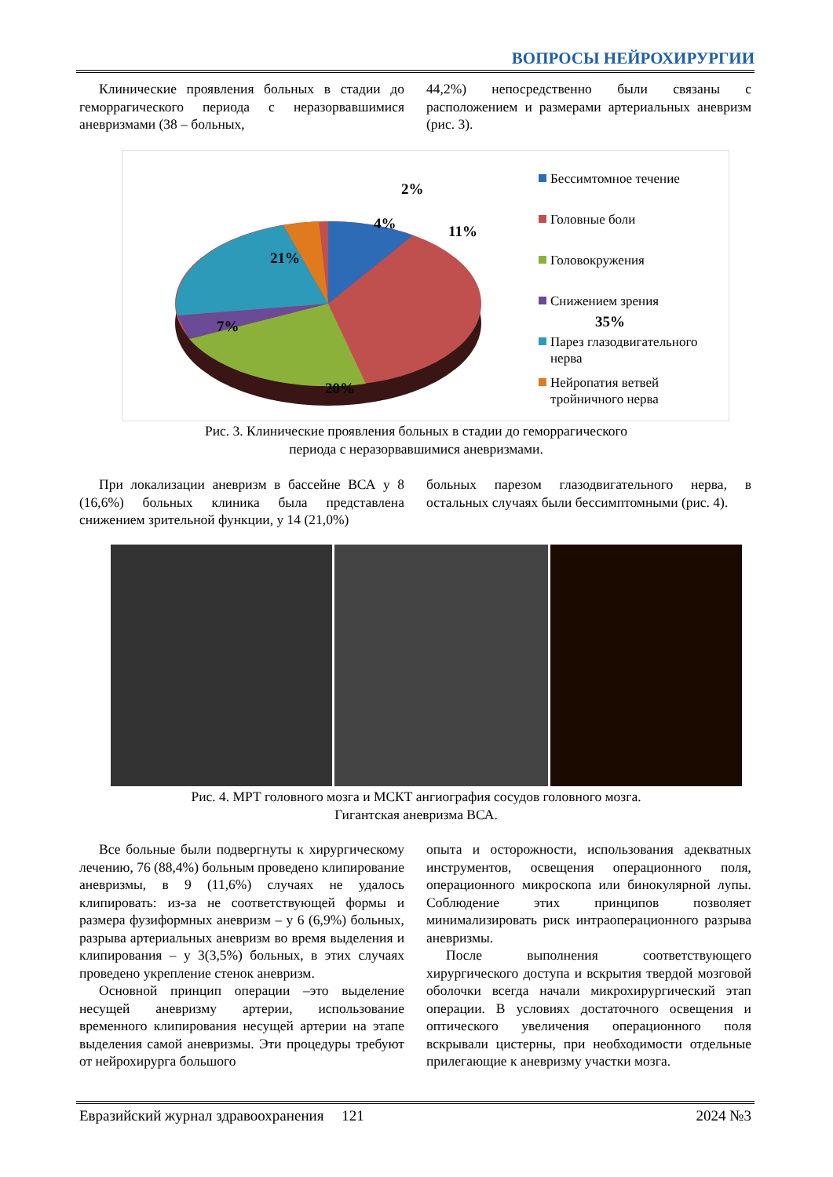ВОПРОСЫ НЕЙРОХИРУРГИИ
Клинические проявления больных в стадии до геморрагического периода с неразорвавшимися аневризмами (38 – больных,
44,2%) непосредственно были связаны с расположением и размерами артериальных аневризм (рис. 3).
2%
4% 11%
21%
35%
7%
20%
Бессимтомное течение
Головные боли
Головокружения
Снижением зрения
Парез глазодвигательного нерва
Нейропатия ветвей тройничного нерва
Рис. 3. Клинические проявления больных в стадии до геморрагического
периода с неразорвавшимися аневризмами.
При локализации аневризм в бассейне ВСА у 8 (16,6%) больных клиника была представлена снижением зрительной функции, у 14 (21,0%)
больных парезом глазодвигательного нерва, в остальных случаях были бессимптомными (рис. 4).
Рис. 4. МРТ головного мозга и МСКТ ангиография сосудов головного мозга.
Гигантская аневризма ВСА.
Все больные были подвергнуты к хирургическому лечению, 76 (88,4%) больным проведено клипирование аневризмы, в 9 (11,6%) случаях не удалось клипировать: из-за не соответствующей формы и размера фузиформных аневризм – у 6 (6,9%) больных, разрыва артериальных аневризм во время выделения и клипирования – у 3(3,5%) больных, в этих случаях проведено укрепление стенок аневризм.
Основной принцип операции –это выделение несущей аневризму артерии, использование временного клипирования несущей артерии на этапе выделения самой аневризмы. Эти процедуры требуют от нейрохирурга большого
опыта и осторожности, использования адекватных инструментов, освещения операционного поля, операционного микроскопа или бинокулярной лупы. Соблюдение этих принципов позволяет минимализировать риск интраоперационного разрыва аневризмы.
После выполнения соответствующего хирургического доступа и вскрытия твердой мозговой оболочки всегда начали микрохирургический этап операции. В условиях достаточного освещения и оптического увеличения операционного поля вскрывали цистерны, при необходимости отдельные прилегающие к аневризму участки мозга.
Евразийский журнал здравоохранения 121 2024 №3